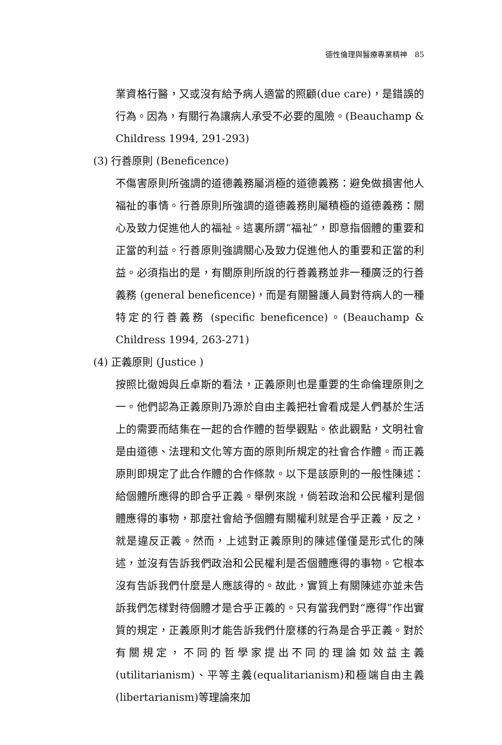德性倫理與醫療專業精神　85
業資格行醫，又或沒有給予病人適當的照顧(due care)，是錯誤的行為。因為，有關行為讓病人承受不必要的風險。(Beauchamp & Childress 1994, 291-293)
(3) 行善原則 (Beneficence)
不傷害原則所強調的道德義務屬消極的道德義務：避免做損害他人福祉的事情。行善原則所強調的道德義務則屬積極的道德義務：關心及致力促進他人的福祉。這裏所謂“福祉”，即意指個體的重要和正當的利益。行善原則強調關心及致力促進他人的重要和正當的利益。必須指出的是，有關原則所說的行善義務並非一種廣泛的行善義務 (general beneficence)，而是有關醫護人員對待病人的一種特定的行善義務 (specific beneficence)。(Beauchamp & Childress 1994, 263-271)
(4) 正義原則 (Justice )
按照比徹姆與丘卓斯的看法，正義原則也是重要的生命倫理原則之一。他們認為正義原則乃源於自由主義把社會看成是人們基於生活上的需要而結集在一起的合作體的哲學觀點。依此觀點，文明社會是由道德、法理和文化等方面的原則所規定的社會合作體。而正義原則即規定了此合作體的合作條款。以下是該原則的一般性陳述：給個體所應得的即合乎正義。舉例來說，倘若政治和公民權利是個體應得的事物，那麼社會給予個體有關權利就是合乎正義，反之，就是違反正義。然而，上述對正義原則的陳述僅僅是形式化的陳述，並沒有告訴我們政治和公民權利是否個體應得的事物。它根本沒有告訴我們什麼是人應該得的。故此，實質上有關陳述亦並未告訴我們怎樣對待個體才是合乎正義的。只有當我們對“應得”作出實質的規定，正義原則才能告訴我們什麼樣的行為是合乎正義。對於有關規定，不同的哲學家提出不同的理論如效益主義(utilitarianism)、平等主義(equalitarianism)和極端自由主義(libertarianism)等理論來加